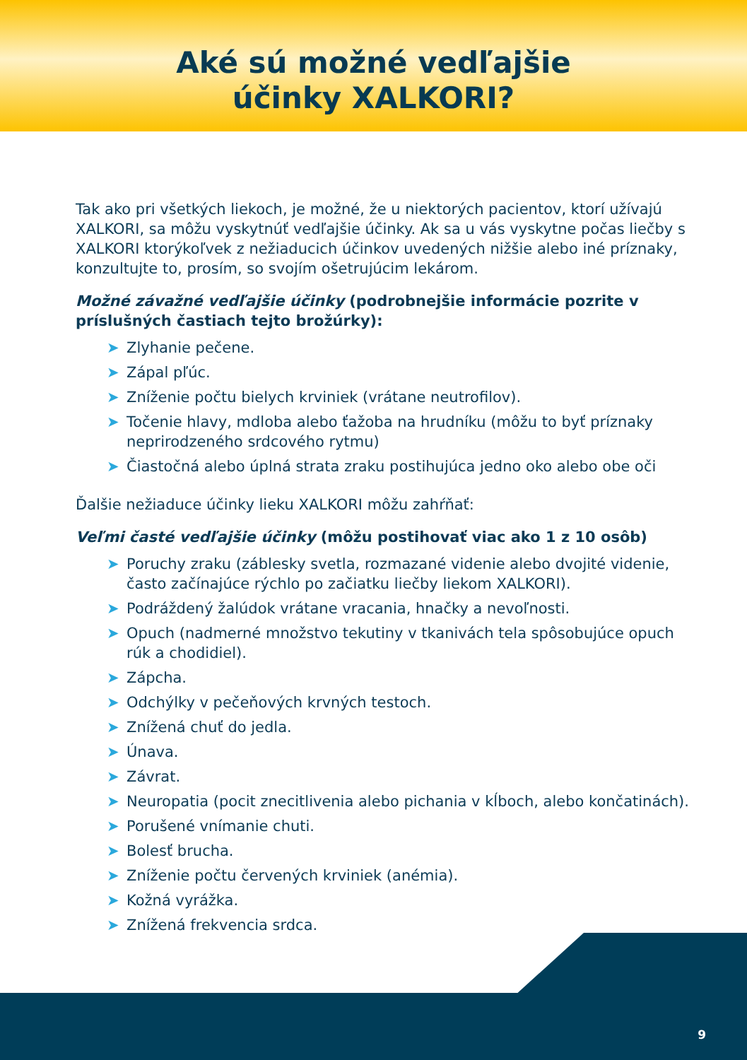Aké sú možné vedľajšie
účinky XALKORI?
Tak ako pri všetkých liekoch, je možné, že u niektorých pacientov, ktorí užívajú XALKORI, sa môžu vyskytnúť vedľajšie účinky. Ak sa u vás vyskytne počas liečby s XALKORI ktorýkoľvek z nežiaducich účinkov uvedených nižšie alebo iné príznaky, konzultujte to, prosím, so svojím ošetrujúcim lekárom.
Možné závažné vedľajšie účinky (podrobnejšie informácie pozrite v príslušných častiach tejto brožúrky):
➤ Zlyhanie pečene.
➤ Zápal pľúc.
➤ Zníženie počtu bielych krviniek (vrátane neutrofilov).
➤ Točenie hlavy, mdloba alebo ťažoba na hrudníku (môžu to byť príznaky neprirodzeného srdcového rytmu)
➤ Čiastočná alebo úplná strata zraku postihujúca jedno oko alebo obe oči
Ďalšie nežiaduce účinky lieku XALKORI môžu zahŕňať:
Veľmi časté vedľajšie účinky (môžu postihovať viac ako 1 z 10 osôb)
➤ Poruchy zraku (záblesky svetla, rozmazané videnie alebo dvojité videnie, často začínajúce rýchlo po začiatku liečby liekom XALKORI).
➤ Podráždený žalúdok vrátane vracania, hnačky a nevoľnosti.
➤ Opuch (nadmerné množstvo tekutiny v tkanivách tela spôsobujúce opuch rúk a chodidiel).
➤ Zápcha.
➤ Odchýlky v pečeňových krvných testoch.
➤ Znížená chuť do jedla.
➤ Únava.
➤ Závrat.
➤ Neuropatia (pocit znecitlivenia alebo pichania v kĺboch, alebo končatinách).
➤ Porušené vnímanie chuti.
➤ Bolesť brucha.
➤ Zníženie počtu červených krviniek (anémia).
➤ Kožná vyrážka.
➤ Znížená frekvencia srdca.
9